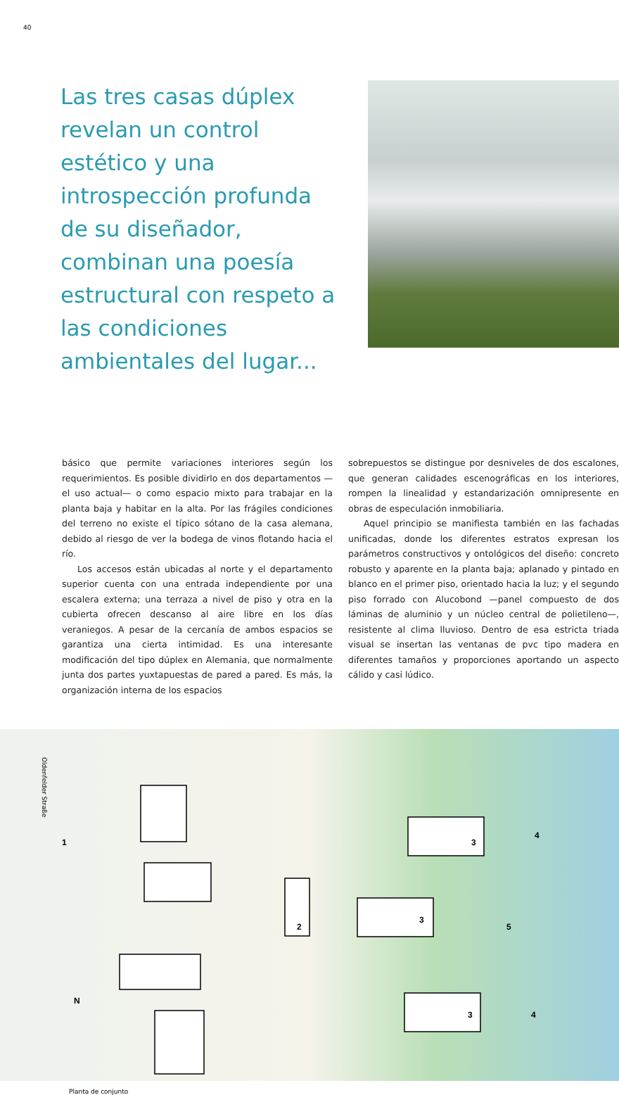40
Las tres casas dúplex revelan un control estético y una introspección profunda de su diseñador, combinan una poesía estructural con respeto a las condiciones ambientales del lugar...
básico que permite variaciones interiores según los requerimientos. Es posible dividirlo en dos departamentos —el uso actual— o como espacio mixto para trabajar en la planta baja y habitar en la alta. Por las frágiles condiciones del terreno no existe el típico sótano de la casa alemana, debido al riesgo de ver la bodega de vinos flotando hacia el río.
Los accesos están ubicadas al norte y el departamento superior cuenta con una entrada independiente por una escalera externa; una terraza a nivel de piso y otra en la cubierta ofrecen descanso al aire libre en los días veraniegos. A pesar de la cercanía de ambos espacios se garantiza una cierta intimidad. Es una interesante modificación del tipo dúplex en Alemania, que normalmente junta dos partes yuxtapuestas de pared a pared. Es más, la organización interna de los espacios
sobrepuestos se distingue por desniveles de dos escalones, que generan calidades escenográficas en los interiores, rompen la linealidad y estandarización omnipresente en obras de especulación inmobiliaria.
Aquel principio se manifiesta también en las fachadas unificadas, donde los diferentes estratos expresan los parámetros constructivos y ontológicos del diseño: concreto robusto y aparente en la planta baja; aplanado y pintado en blanco en el primer piso, orientado hacia la luz; y el segundo piso forrado con Alucobond —panel compuesto de dos láminas de aluminio y un núcleo central de polietileno—, resistente al clima lluvioso. Dentro de esa estricta triada visual se insertan las ventanas de pvc tipo madera en diferentes tamaños y proporciones aportando un aspecto cálido y casi lúdico.
1
2
3
3
3
4
4
5
N
Oldenfelder Straße
Planta de conjunto